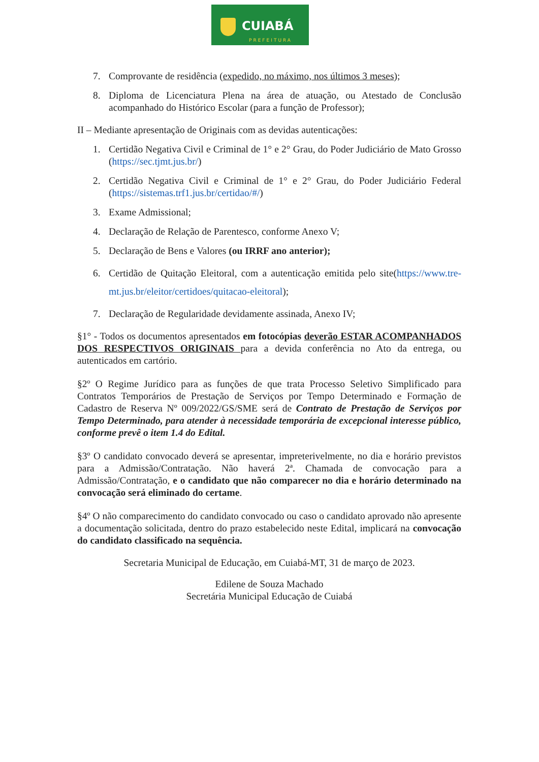CUIABÁ
PREFEITURA
7. Comprovante de residência (expedido, no máximo, nos últimos 3 meses);
8. Diploma de Licenciatura Plena na área de atuação, ou Atestado de Conclusão acompanhado do Histórico Escolar (para a função de Professor);
II – Mediante apresentação de Originais com as devidas autenticações:
1. Certidão Negativa Civil e Criminal de 1° e 2° Grau, do Poder Judiciário de Mato Grosso (https://sec.tjmt.jus.br/)
2. Certidão Negativa Civil e Criminal de 1° e 2° Grau, do Poder Judiciário Federal (https://sistemas.trf1.jus.br/certidao/#/)
3. Exame Admissional;
4. Declaração de Relação de Parentesco, conforme Anexo V;
5. Declaração de Bens e Valores (ou IRRF ano anterior);
6. Certidão de Quitação Eleitoral, com a autenticação emitida pelo site(https://www.tre-mt.jus.br/eleitor/certidoes/quitacao-eleitoral);
7. Declaração de Regularidade devidamente assinada, Anexo IV;
§1° - Todos os documentos apresentados em fotocópias deverão ESTAR ACOMPANHADOS DOS RESPECTIVOS ORIGINAIS para a devida conferência no Ato da entrega, ou autenticados em cartório.
§2º O Regime Jurídico para as funções de que trata Processo Seletivo Simplificado para Contratos Temporários de Prestação de Serviços por Tempo Determinado e Formação de Cadastro de Reserva Nº 009/2022/GS/SME será de Contrato de Prestação de Serviços por Tempo Determinado, para atender à necessidade temporária de excepcional interesse público, conforme prevê o item 1.4 do Edital.
§3º O candidato convocado deverá se apresentar, impreterivelmente, no dia e horário previstos para a Admissão/Contratação. Não haverá 2ª. Chamada de convocação para a Admissão/Contratação, e o candidato que não comparecer no dia e horário determinado na convocação será eliminado do certame.
§4º O não comparecimento do candidato convocado ou caso o candidato aprovado não apresente a documentação solicitada, dentro do prazo estabelecido neste Edital, implicará na convocação do candidato classificado na sequência.
Secretaria Municipal de Educação, em Cuiabá-MT, 31 de março de 2023.
Edilene de Souza Machado
Secretária Municipal Educação de Cuiabá